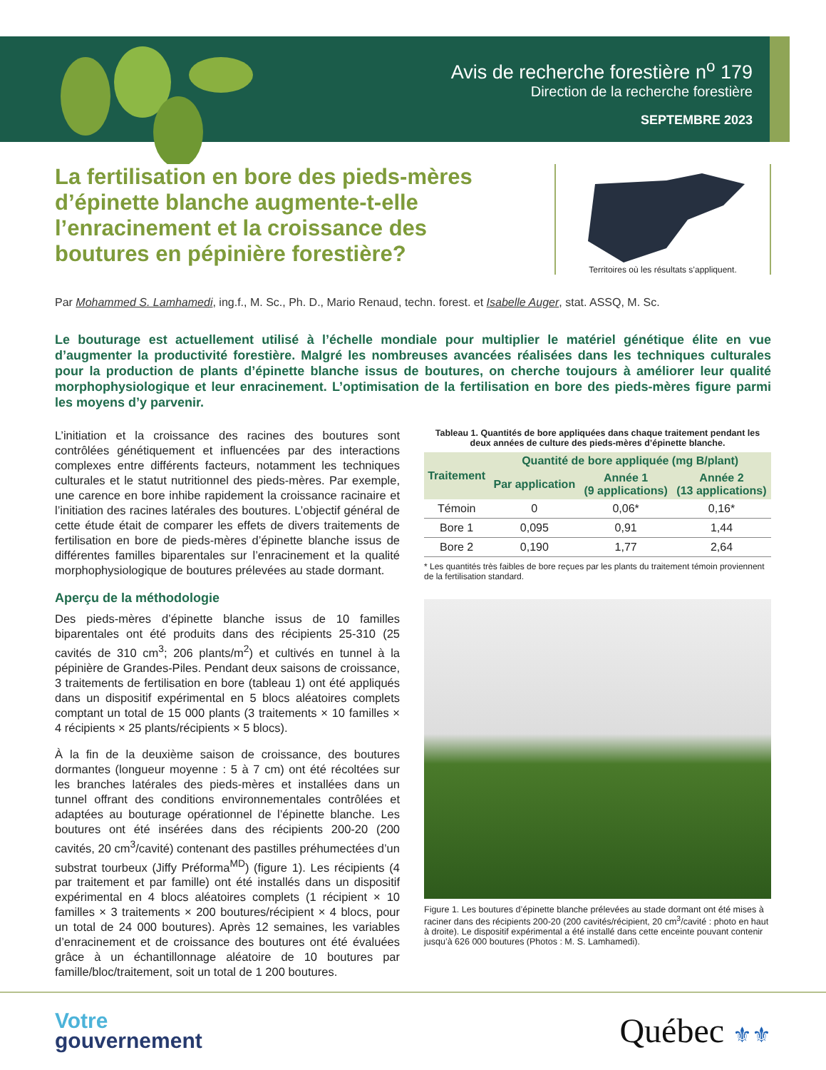Avis de recherche forestière n<sup>o</sup> 179
Direction de la recherche forestière
SEPTEMBRE 2023
La fertilisation en bore des pieds-mères d’épinette blanche augmente-t-elle l’enracinement et la croissance des boutures en pépinière forestière?
Territoires où les résultats s’appliquent.
Par Mohammed S. Lamhamedi, ing.f., M. Sc., Ph. D., Mario Renaud, techn. forest. et Isabelle Auger, stat. ASSQ, M. Sc.
Le bouturage est actuellement utilisé à l’échelle mondiale pour multiplier le matériel génétique élite en vue d’augmenter la productivité forestière. Malgré les nombreuses avancées réalisées dans les techniques culturales pour la production de plants d’épinette blanche issus de boutures, on cherche toujours à améliorer leur qualité morphophysiologique et leur enracinement. L’optimisation de la fertilisation en bore des pieds-mères figure parmi les moyens d’y parvenir.
L’initiation et la croissance des racines des boutures sont contrôlées génétiquement et influencées par des interactions complexes entre différents facteurs, notamment les techniques culturales et le statut nutritionnel des pieds-mères. Par exemple, une carence en bore inhibe rapidement la croissance racinaire et l’initiation des racines latérales des boutures. L’objectif général de cette étude était de comparer les effets de divers traitements de fertilisation en bore de pieds-mères d’épinette blanche issus de différentes familles biparentales sur l’enracinement et la qualité morphophysiologique de boutures prélevées au stade dormant.
Aperçu de la méthodologie
Des pieds-mères d’épinette blanche issus de 10 familles biparentales ont été produits dans des récipients 25-310 (25 cavités de 310 cm<sup>3</sup>; 206 plants/m<sup>2</sup>) et cultivés en tunnel à la pépinière de Grandes-Piles. Pendant deux saisons de croissance, 3 traitements de fertilisation en bore (tableau 1) ont été appliqués dans un dispositif expérimental en 5 blocs aléatoires complets comptant un total de 15 000 plants (3 traitements × 10 familles × 4 récipients × 25 plants/récipients × 5 blocs).
À la fin de la deuxième saison de croissance, des boutures dormantes (longueur moyenne : 5 à 7 cm) ont été récoltées sur les branches latérales des pieds-mères et installées dans un tunnel offrant des conditions environnementales contrôlées et adaptées au bouturage opérationnel de l’épinette blanche. Les boutures ont été insérées dans des récipients 200-20 (200 cavités, 20 cm<sup>3</sup>/cavité) contenant des pastilles préhumectées d’un substrat tourbeux (Jiffy Préforma<sup>MD</sup>) (figure 1). Les récipients (4 par traitement et par famille) ont été installés dans un dispositif expérimental en 4 blocs aléatoires complets (1 récipient × 10 familles × 3 traitements × 200 boutures/récipient × 4 blocs, pour un total de 24 000 boutures). Après 12 semaines, les variables d’enracinement et de croissance des boutures ont été évaluées grâce à un échantillonnage aléatoire de 10 boutures par famille/bloc/traitement, soit un total de 1 200 boutures.
Tableau 1. Quantités de bore appliquées dans chaque traitement pendant les deux années de culture des pieds-mères d’épinette blanche.
| Traitement | Quantité de bore appliquée (mg B/plant) | | |
| --- | --- | --- | --- |
| | Par application | Année 1 (9 applications) | Année 2 (13 applications) |
| Témoin | 0 | 0,06* | 0,16* |
| Bore 1 | 0,095 | 0,91 | 1,44 |
| Bore 2 | 0,190 | 1,77 | 2,64 |
* Les quantités très faibles de bore reçues par les plants du traitement témoin proviennent de la fertilisation standard.
Figure 1. Les boutures d’épinette blanche prélevées au stade dormant ont été mises à raciner dans des récipients 200-20 (200 cavités/récipient, 20 cm<sup>3</sup>/cavité : photo en haut à droite). Le dispositif expérimental a été installé dans cette enceinte pouvant contenir jusqu’à 626 000 boutures (Photos : M. S. Lamhamedi).
Votre
gouvernement
Québec ⚜⚜